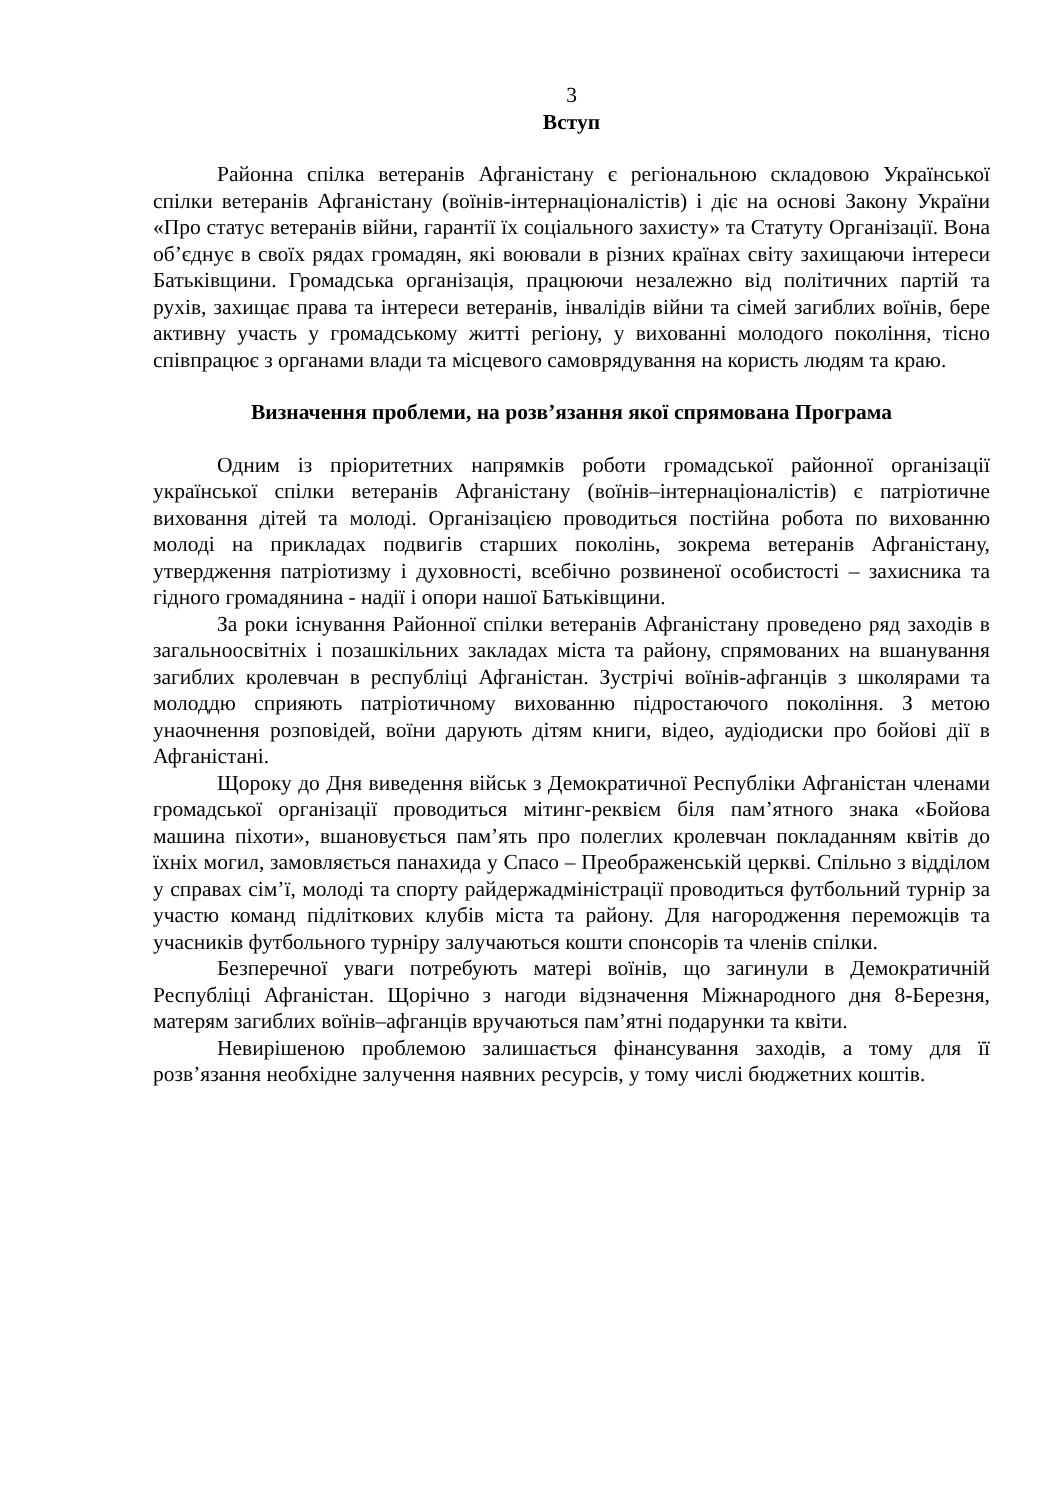3
Вступ
Районна спілка ветеранів Афганістану є регіональною складовою Української спілки ветеранів Афганістану (воїнів-інтернаціоналістів) і діє на основі Закону України «Про статус ветеранів війни, гарантії їх соціального захисту» та Статуту Організації. Вона об’єднує в своїх рядах громадян, які воювали в різних країнах світу захищаючи інтереси Батьківщини. Громадська організація, працюючи незалежно від політичних партій та рухів, захищає права та інтереси ветеранів, інвалідів війни та сімей загиблих воїнів, бере активну участь у громадському житті регіону, у вихованні молодого покоління, тісно співпрацює з органами влади та місцевого самоврядування на користь людям та краю.
Визначення проблеми, на розв’язання якої спрямована Програма
Одним із пріоритетних напрямків роботи громадської районної організації української спілки ветеранів Афганістану (воїнів–інтернаціоналістів) є патріотичне виховання дітей та молоді. Організацією проводиться постійна робота по вихованню молоді на прикладах подвигів старших поколінь, зокрема ветеранів Афганістану, утвердження патріотизму і духовності, всебічно розвиненої особистості – захисника та гідного громадянина - надії і опори нашої Батьківщини.
За роки існування Районної спілки ветеранів Афганістану проведено ряд заходів в загальноосвітніх і позашкільних закладах міста та району, спрямованих на вшанування загиблих кролевчан в республіці Афганістан. Зустрічі воїнів-афганців з школярами та молоддю сприяють патріотичному вихованню підростаючого покоління. З метою унаочнення розповідей, воїни дарують дітям книги, відео, аудіодиски про бойові дії в Афганістані.
Щороку до Дня виведення військ з Демократичної Республіки Афганістан членами громадської організації проводиться мітинг-реквієм біля пам’ятного знака «Бойова машина піхоти», вшановується пам’ять про полеглих кролевчан покладанням квітів до їхніх могил, замовляється панахида у Спасо – Преображенській церкві. Спільно з відділом у справах сім’ї, молоді та спорту райдержадміністрації проводиться футбольний турнір за участю команд підліткових клубів міста та району. Для нагородження переможців та учасників футбольного турніру залучаються кошти спонсорів та членів спілки.
Безперечної уваги потребують матері воїнів, що загинули в Демократичній Республіці Афганістан. Щорічно з нагоди відзначення Міжнародного дня 8-Березня, матерям загиблих воїнів–афганців вручаються пам’ятні подарунки та квіти.
Невирішеною проблемою залишається фінансування заходів, а тому для її розв’язання необхідне залучення наявних ресурсів, у тому числі бюджетних коштів.